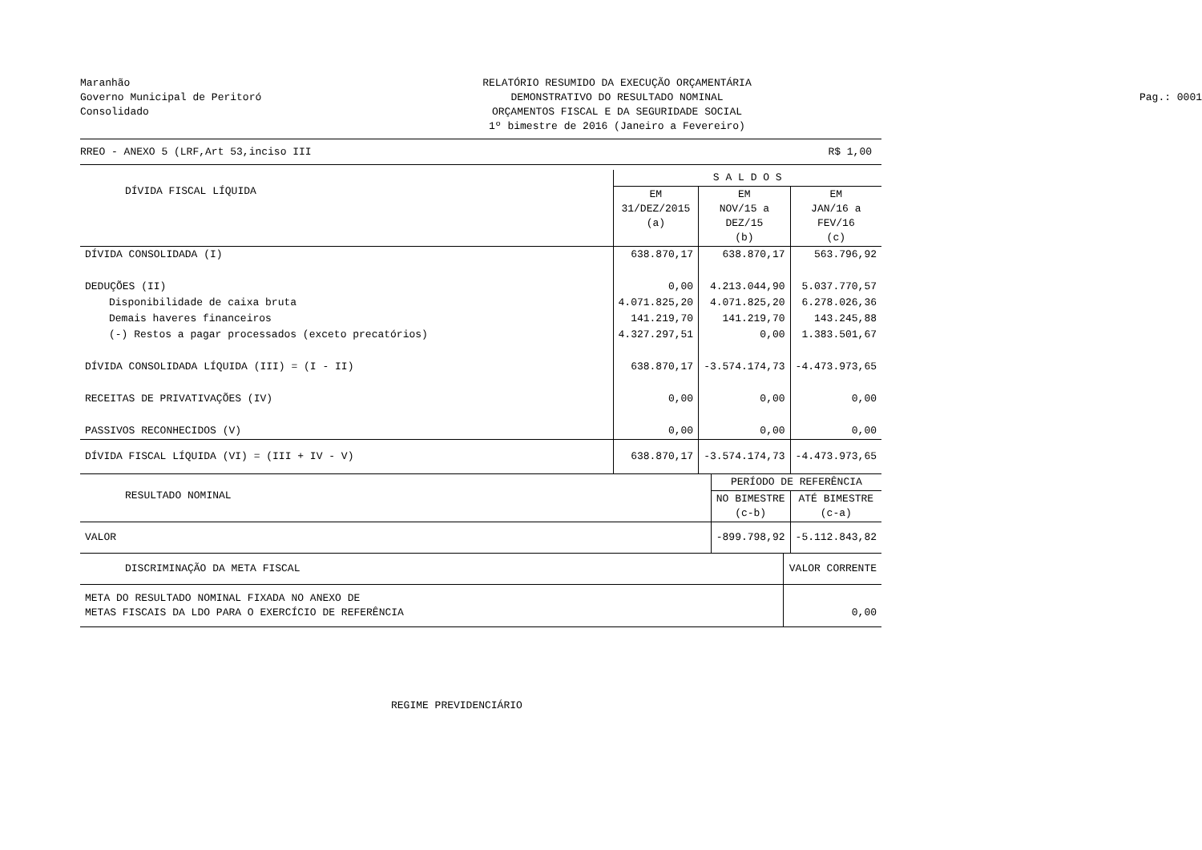Maranhão
Governo Municipal de Peritoró
Consolidado
RELATÓRIO RESUMIDO DA EXECUÇÃO ORÇAMENTÁRIA
DEMONSTRATIVO DO RESULTADO NOMINAL
ORÇAMENTOS FISCAL E DA SEGURIDADE SOCIAL
1º bimestre de 2016 (Janeiro a Fevereiro)
Pag.: 0001
RREO - ANEXO 5 (LRF,Art 53,inciso III R$ 1,00
| DÍVIDA FISCAL LÍQUIDA | S A L D O S | | |
| --- | --- | --- | --- |
| | EM 31/DEZ/2015 (a) | EM NOV/15 a DEZ/15 (b) | EM JAN/16 a FEV/16 (c) |
| DÍVIDA CONSOLIDADA (I) | 638.870,17 | 638.870,17 | 563.796,92 |
| DEDUÇÕES (II) | 0,00 | 4.213.044,90 | 5.037.770,57 |
| Disponibilidade de caixa bruta | 4.071.825,20 | 4.071.825,20 | 6.278.026,36 |
| Demais haveres financeiros | 141.219,70 | 141.219,70 | 143.245,88 |
| (-) Restos a pagar processados (exceto precatórios) | 4.327.297,51 | 0,00 | 1.383.501,67 |
| DÍVIDA CONSOLIDADA LÍQUIDA (III) = (I - II) | 638.870,17 | -3.574.174,73 | -4.473.973,65 |
| RECEITAS DE PRIVATIVAÇÕES (IV) | 0,00 | 0,00 | 0,00 |
| PASSIVOS RECONHECIDOS (V) | 0,00 | 0,00 | 0,00 |
| DÍVIDA FISCAL LÍQUIDA (VI) = (III + IV - V) | 638.870,17 | -3.574.174,73 | -4.473.973,65 |
| RESULTADO NOMINAL | PERÍODO DE REFERÊNCIA | |
| --- | --- | --- |
| | NO BIMESTRE (c-b) | ATÉ BIMESTRE (c-a) |
| VALOR | -899.798,92 | -5.112.843,82 |
| DISCRIMINAÇÃO DA META FISCAL | VALOR CORRENTE |
| --- | --- |
| META DO RESULTADO NOMINAL FIXADA NO ANEXO DE METAS FISCAIS DA LDO PARA O EXERCÍCIO DE REFERÊNCIA | 0,00 |
REGIME PREVIDENCIÁRIO